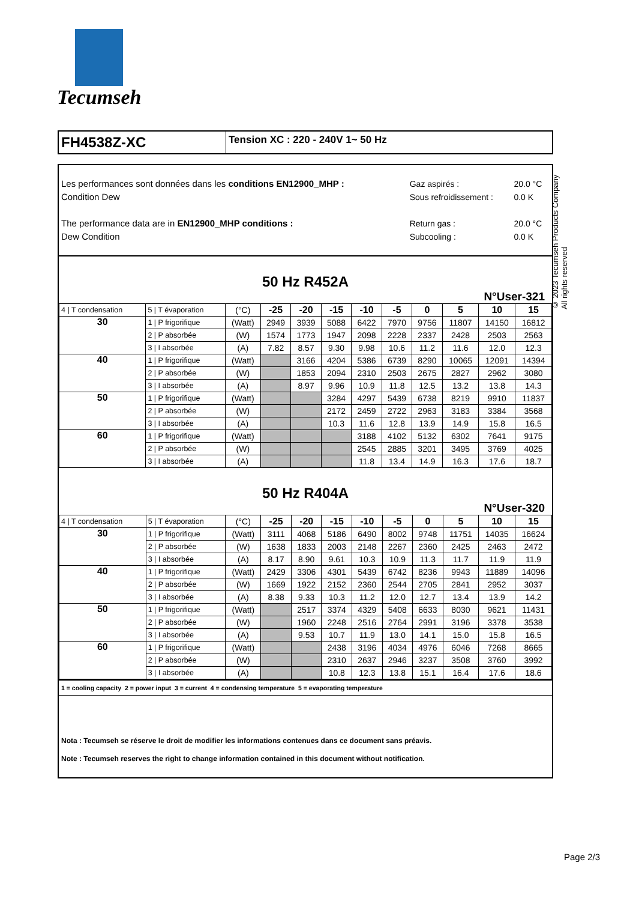Tecumseh
FH4538Z-XC
Tension XC : 220 - 240V 1~ 50 Hz
Les performances sont données dans les conditions EN12900_MHP :
Condition Dew
The performance data are in EN12900_MHP conditions :
Dew Condition
Gaz aspirés :
Sous refroidissement :
Return gas :
Subcooling :
20.0 °C
0.0 K
20.0 °C
0.0 K
50 Hz R452A
N°User-321
| 4 / T condensation | 5 / T évaporation | (°C) | -25 | -20 | -15 | -10 | -5 | 0 | 5 | 10 | 15 |
| 30 | 1 / P frigorifique | (Watt) | 2949 | 3939 | 5088 | 6422 | 7970 | 9756 | 11807 | 14150 | 16812 |
| | 2 / P absorbée | (W) | 1574 | 1773 | 1947 | 2098 | 2228 | 2337 | 2428 | 2503 | 2563 |
| | 3 / I absorbée | (A) | 7.82 | 8.57 | 9.30 | 9.98 | 10.6 | 11.2 | 11.6 | 12.0 | 12.3 |
| 40 | 1 / P frigorifique | (Watt) | | 3166 | 4204 | 5386 | 6739 | 8290 | 10065 | 12091 | 14394 |
| | 2 / P absorbée | (W) | | 1853 | 2094 | 2310 | 2503 | 2675 | 2827 | 2962 | 3080 |
| | 3 / I absorbée | (A) | | 8.97 | 9.96 | 10.9 | 11.8 | 12.5 | 13.2 | 13.8 | 14.3 |
| 50 | 1 / P frigorifique | (Watt) | | | 3284 | 4297 | 5439 | 6738 | 8219 | 9910 | 11837 |
| | 2 / P absorbée | (W) | | | 2172 | 2459 | 2722 | 2963 | 3183 | 3384 | 3568 |
| | 3 / I absorbée | (A) | | | 10.3 | 11.6 | 12.8 | 13.9 | 14.9 | 15.8 | 16.5 |
| 60 | 1 / P frigorifique | (Watt) | | | | 3188 | 4102 | 5132 | 6302 | 7641 | 9175 |
| | 2 / P absorbée | (W) | | | | 2545 | 2885 | 3201 | 3495 | 3769 | 4025 |
| | 3 / I absorbée | (A) | | | | 11.8 | 13.4 | 14.9 | 16.3 | 17.6 | 18.7 |
50 Hz R404A
N°User-320
| 4 / T condensation | 5 / T évaporation | (°C) | -25 | -20 | -15 | -10 | -5 | 0 | 5 | 10 | 15 |
| 30 | 1 / P frigorifique | (Watt) | 3111 | 4068 | 5186 | 6490 | 8002 | 9748 | 11751 | 14035 | 16624 |
| | 2 / P absorbée | (W) | 1638 | 1833 | 2003 | 2148 | 2267 | 2360 | 2425 | 2463 | 2472 |
| | 3 / I absorbée | (A) | 8.17 | 8.90 | 9.61 | 10.3 | 10.9 | 11.3 | 11.7 | 11.9 | 11.9 |
| 40 | 1 / P frigorifique | (Watt) | 2429 | 3306 | 4301 | 5439 | 6742 | 8236 | 9943 | 11889 | 14096 |
| | 2 / P absorbée | (W) | 1669 | 1922 | 2152 | 2360 | 2544 | 2705 | 2841 | 2952 | 3037 |
| | 3 / I absorbée | (A) | 8.38 | 9.33 | 10.3 | 11.2 | 12.0 | 12.7 | 13.4 | 13.9 | 14.2 |
| 50 | 1 / P frigorifique | (Watt) | | 2517 | 3374 | 4329 | 5408 | 6633 | 8030 | 9621 | 11431 |
| | 2 / P absorbée | (W) | | 1960 | 2248 | 2516 | 2764 | 2991 | 3196 | 3378 | 3538 |
| | 3 / I absorbée | (A) | | 9.53 | 10.7 | 11.9 | 13.0 | 14.1 | 15.0 | 15.8 | 16.5 |
| 60 | 1 / P frigorifique | (Watt) | | | 2438 | 3196 | 4034 | 4976 | 6046 | 7268 | 8665 |
| | 2 / P absorbée | (W) | | | 2310 | 2637 | 2946 | 3237 | 3508 | 3760 | 3992 |
| | 3 / I absorbée | (A) | | | 10.8 | 12.3 | 13.8 | 15.1 | 16.4 | 17.6 | 18.6 |
1 = cooling capacity 2 = power input 3 = current 4 = condensing temperature 5 = evaporating temperature
Nota : Tecumseh se réserve le droit de modifier les informations contenues dans ce document sans préavis.
Note : Tecumseh reserves the right to change information contained in this document without notification.
© 2023 Tecumseh Products Company
All rights reserved
Page 2/3